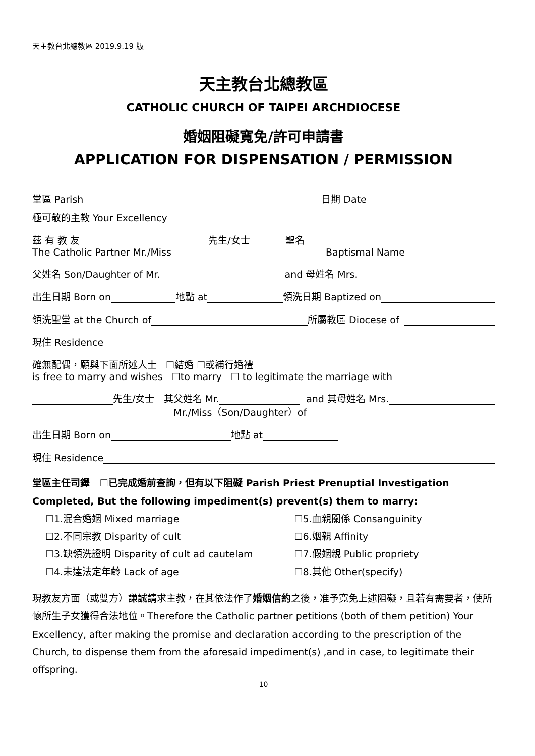天主教台北總教區 2019.9.19 版
天主教台北總教區
CATHOLIC CHURCH OF TAIPEI ARCHDIOCESE
婚姻阻礙寬免/許可申請書
APPLICATION FOR DISPENSATION / PERMISSION
堂區 Parish 日期 Date
極可敬的主教 Your Excellency
茲 有 教 友 先生/女士 聖名
The Catholic Partner Mr./Miss Baptismal Name
父姓名 Son/Daughter of Mr. and 母姓名 Mrs.
出生日期 Born on 地點 at 領洗日期 Baptized on
領洗聖堂 at the Church of 所屬教區 Diocese of
現住 Residence
確無配偶，願與下面所述人士 ☐結婚 ☐或補行婚禮
is free to marry and wishes ☐to marry ☐ to legitimate the marriage with
先生/女士 其父姓名 Mr. and 其母姓名 Mrs.
Mr./Miss（Son/Daughter）of
出生日期 Born on 地點 at
現住 Residence
堂區主任司鐸 ☐已完成婚前查詢，但有以下阻礙 Parish Priest Prenuptial Investigation Completed, But the following impediment(s) prevent(s) them to marry:
☐1.混合婚姻 Mixed marriage
☐2.不同宗教 Disparity of cult
☐3.缺領洗證明 Disparity of cult ad cautelam
☐4.未達法定年齡 Lack of age
☐5.血親關係 Consanguinity
☐6.姻親 Affinity
☐7.假姻親 Public propriety
☐8.其他 Other(specify)
現教友方面（或雙方）謙誠請求主教，在其依法作了婚姻信約之後，准予寬免上述阻礙，且若有需要者，使所懷所生子女獲得合法地位。Therefore the Catholic partner petitions (both of them petition) Your Excellency, after making the promise and declaration according to the prescription of the Church, to dispense them from the aforesaid impediment(s) ,and in case, to legitimate their offspring.
10